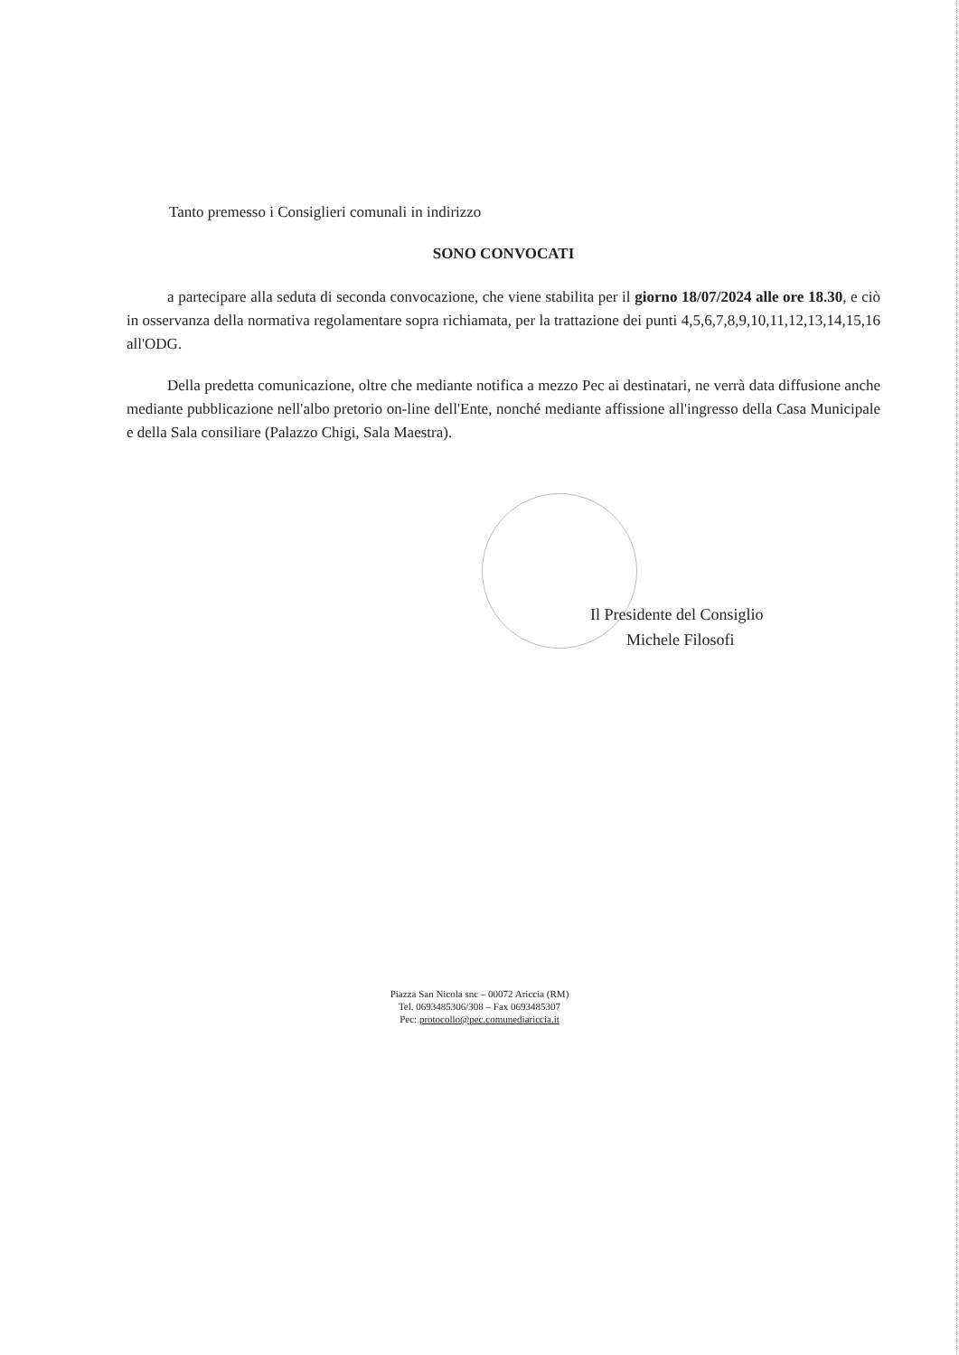Tanto premesso i Consiglieri comunali in indirizzo
SONO CONVOCATI
a partecipare alla seduta di seconda convocazione, che viene stabilita per il giorno 18/07/2024 alle ore 18.30, e ciò in osservanza della normativa regolamentare sopra richiamata, per la trattazione dei punti 4,5,6,7,8,9,10,11,12,13,14,15,16 all'ODG.
Della predetta comunicazione, oltre che mediante notifica a mezzo Pec ai destinatari, ne verrà data diffusione anche mediante pubblicazione nell'albo pretorio on-line dell'Ente, nonché mediante affissione all'ingresso della Casa Municipale e della Sala consiliare (Palazzo Chigi, Sala Maestra).
Il Presidente del Consiglio
Michele Filosofi
Piazza San Nicola snc – 00072 Ariccia (RM)
Tel. 0693485306/308 – Fax 0693485307
Pec: protocollo@pec.comunediariccia.it